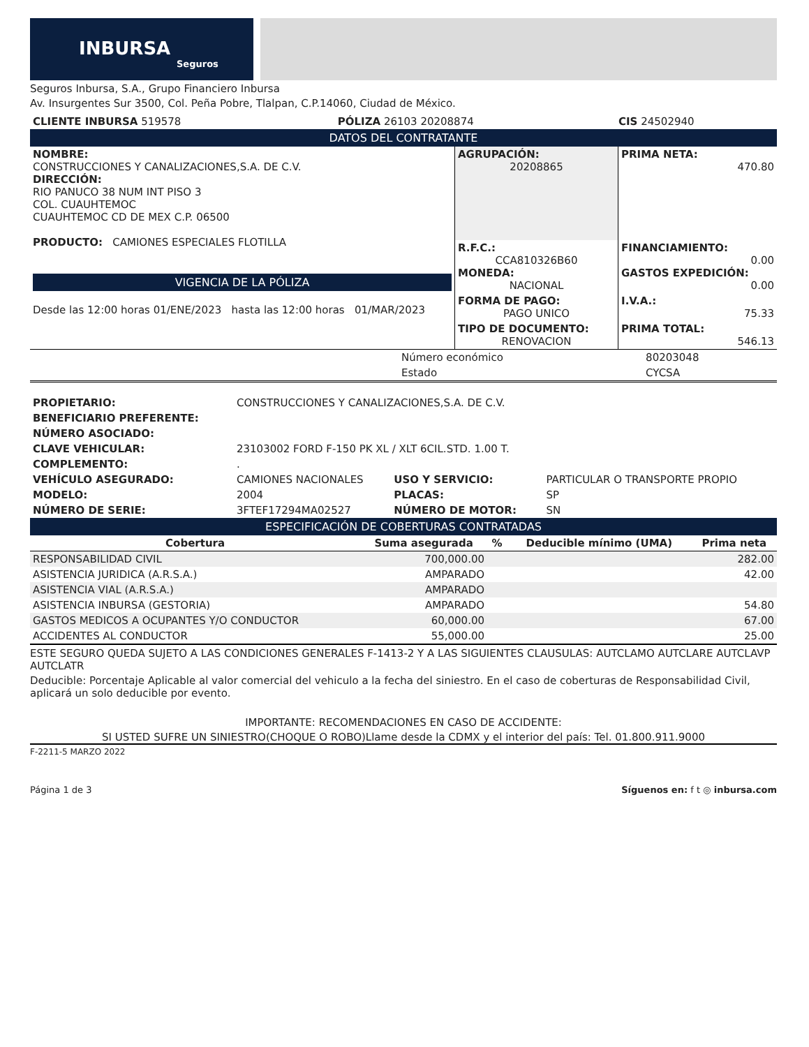INBURSA
Seguros
Seguros Inbursa, S.A., Grupo Financiero Inbursa
Av. Insurgentes Sur 3500, Col. Peña Pobre, Tlalpan, C.P.14060, Ciudad de México.
| CLIENTE INBURSA 519578 | PÓLIZA 26103 20208874 | CIS 24502940 |
DATOS DEL CONTRATANTE
| NOMBRE: CONSTRUCCIONES Y CANALIZACIONES,S.A. DE C.V. DIRECCIÓN: RIO PANUCO 38 NUM INT PISO 3 COL. CUAUHTEMOC CUAUHTEMOC CD DE MEX C.P. 06500 PRODUCTO: CAMIONES ESPECIALES FLOTILLA VIGENCIA DE LA PÓLIZA Desde las 12:00 horas 01/ENE/2023 hasta las 12:00 horas 01/MAR/2023 | AGRUPACIÓN: 20208865 | PRIMA NETA: 470.80 |
| | R.F.C.: CCA810326B60 MONEDA: NACIONAL | FINANCIAMIENTO: 0.00 GASTOS EXPEDICIÓN: 0.00 |
| | FORMA DE PAGO: PAGO UNICO | I.V.A.: 75.33 |
| | TIPO DE DOCUMENTO: RENOVACION | PRIMA TOTAL: 546.13 |
| | Número económico | 80203048 |
| | Estado | CYCSA |
| PROPIETARIO: | CONSTRUCCIONES Y CANALIZACIONES,S.A. DE C.V. | | |
| BENEFICIARIO PREFERENTE: | | | |
| NÚMERO ASOCIADO: | | | |
| CLAVE VEHICULAR: | 23103002 FORD F-150 PK XL / XLT 6CIL.STD. 1.00 T. | | |
| COMPLEMENTO: | . | | |
| VEHÍCULO ASEGURADO: | CAMIONES NACIONALES | USO Y SERVICIO: | PARTICULAR O TRANSPORTE PROPIO |
| MODELO: | 2004 | PLACAS: | SP |
| NÚMERO DE SERIE: | 3FTEF17294MA02527 | NÚMERO DE MOTOR: | SN |
ESPECIFICACIÓN DE COBERTURAS CONTRATADAS
| Cobertura | Suma asegurada | % | Deducible mínimo (UMA) | Prima neta |
| --- | --- | --- | --- | --- |
| RESPONSABILIDAD CIVIL | 700,000.00 | | | 282.00 |
| ASISTENCIA JURIDICA (A.R.S.A.) | AMPARADO | | | 42.00 |
| ASISTENCIA VIAL (A.R.S.A.) | AMPARADO | | | |
| ASISTENCIA INBURSA (GESTORIA) | AMPARADO | | | 54.80 |
| GASTOS MEDICOS A OCUPANTES Y/O CONDUCTOR | 60,000.00 | | | 67.00 |
| ACCIDENTES AL CONDUCTOR | 55,000.00 | | | 25.00 |
ESTE SEGURO QUEDA SUJETO A LAS CONDICIONES GENERALES F-1413-2 Y A LAS SIGUIENTES CLAUSULAS: AUTCLAMO AUTCLARE AUTCLAVP AUTCLATR
Deducible: Porcentaje Aplicable al valor comercial del vehiculo a la fecha del siniestro. En el caso de coberturas de Responsabilidad Civil, aplicará un solo deducible por evento.
IMPORTANTE: RECOMENDACIONES EN CASO DE ACCIDENTE:
SI USTED SUFRE UN SINIESTRO(CHOQUE O ROBO)Llame desde la CDMX y el interior del país: Tel. 01.800.911.9000
F-2211-5 MARZO 2022
Página 1 de 3 Síguenos en: f t ◎ inbursa.com